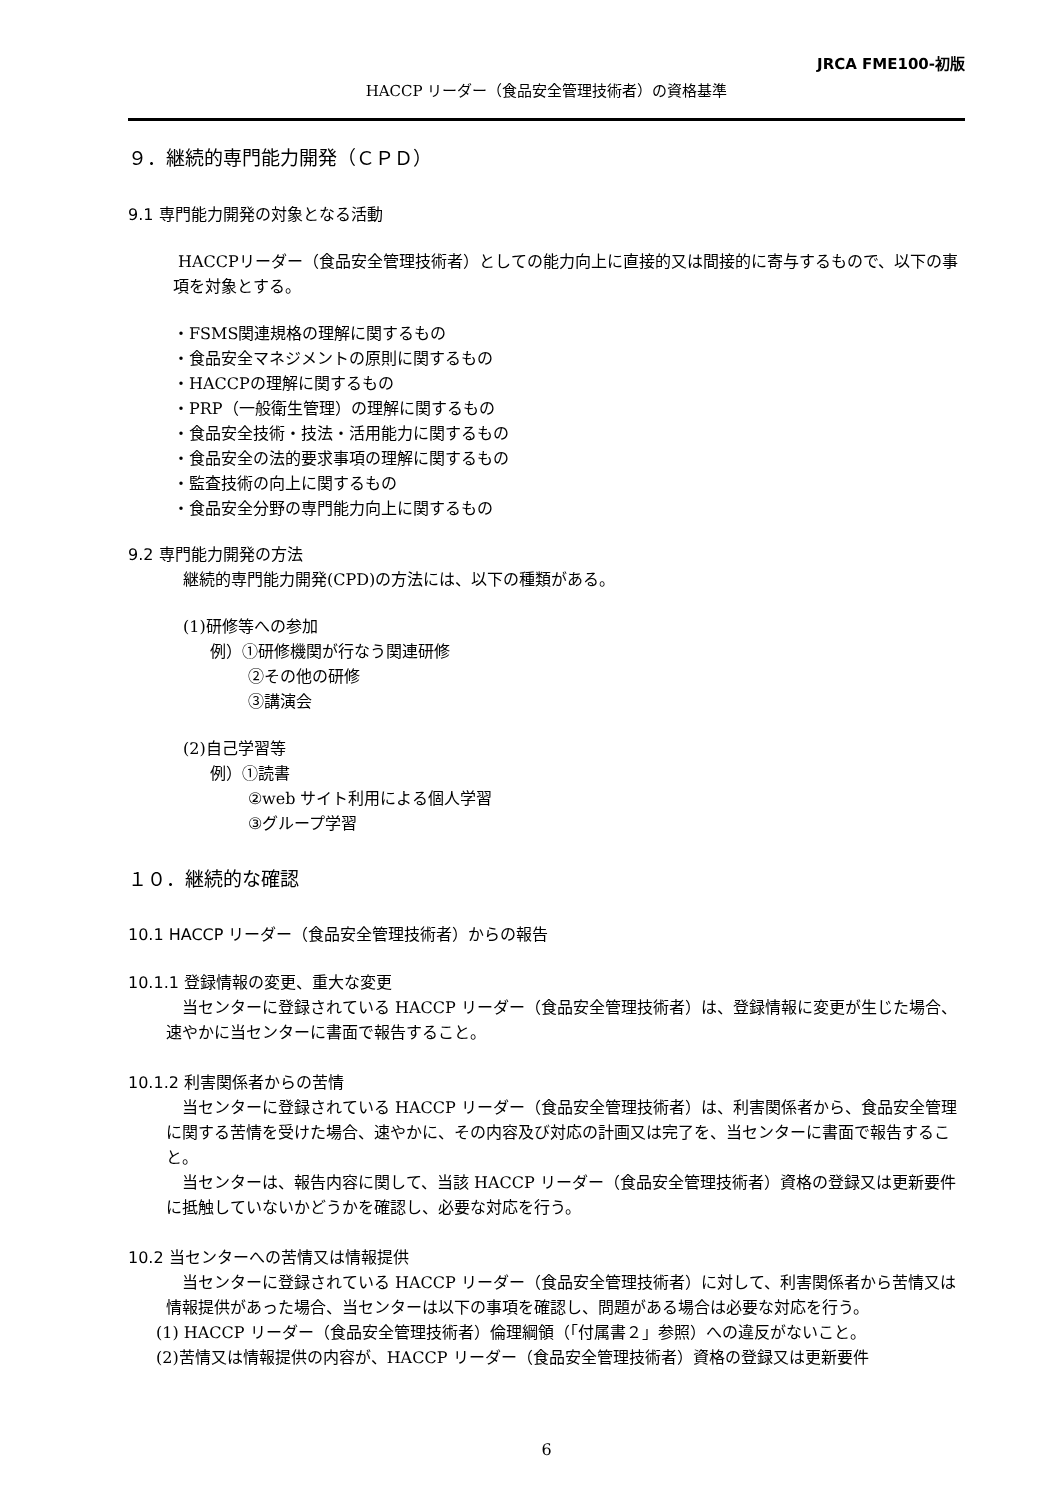JRCA FME100-初版
HACCP リーダー（食品安全管理技術者）の資格基準
９．継続的専門能力開発（ＣＰＤ）
9.1 専門能力開発の対象となる活動
HACCPリーダー（食品安全管理技術者）としての能力向上に直接的又は間接的に寄与するもので、以下の事項を対象とする。
・FSMS関連規格の理解に関するもの
・食品安全マネジメントの原則に関するもの
・HACCPの理解に関するもの
・PRP（一般衛生管理）の理解に関するもの
・食品安全技術・技法・活用能力に関するもの
・食品安全の法的要求事項の理解に関するもの
・監査技術の向上に関するもの
・食品安全分野の専門能力向上に関するもの
9.2 専門能力開発の方法
継続的専門能力開発(CPD)の方法には、以下の種類がある。
(1)研修等への参加
例）①研修機関が行なう関連研修
②その他の研修
③講演会
(2)自己学習等
例）①読書
②web サイト利用による個人学習
③グループ学習
１０．継続的な確認
10.1 HACCP リーダー（食品安全管理技術者）からの報告
10.1.1 登録情報の変更、重大な変更
　当センターに登録されている HACCP リーダー（食品安全管理技術者）は、登録情報に変更が生じた場合、速やかに当センターに書面で報告すること。
10.1.2 利害関係者からの苦情
　当センターに登録されている HACCP リーダー（食品安全管理技術者）は、利害関係者から、食品安全管理に関する苦情を受けた場合、速やかに、その内容及び対応の計画又は完了を、当センターに書面で報告すること。
　当センターは、報告内容に関して、当該 HACCP リーダー（食品安全管理技術者）資格の登録又は更新要件に抵触していないかどうかを確認し、必要な対応を行う。
10.2 当センターへの苦情又は情報提供
　当センターに登録されている HACCP リーダー（食品安全管理技術者）に対して、利害関係者から苦情又は情報提供があった場合、当センターは以下の事項を確認し、問題がある場合は必要な対応を行う。
(1) HACCP リーダー（食品安全管理技術者）倫理綱領（「付属書２」参照）への違反がないこと。
(2)苦情又は情報提供の内容が、HACCP リーダー（食品安全管理技術者）資格の登録又は更新要件
6